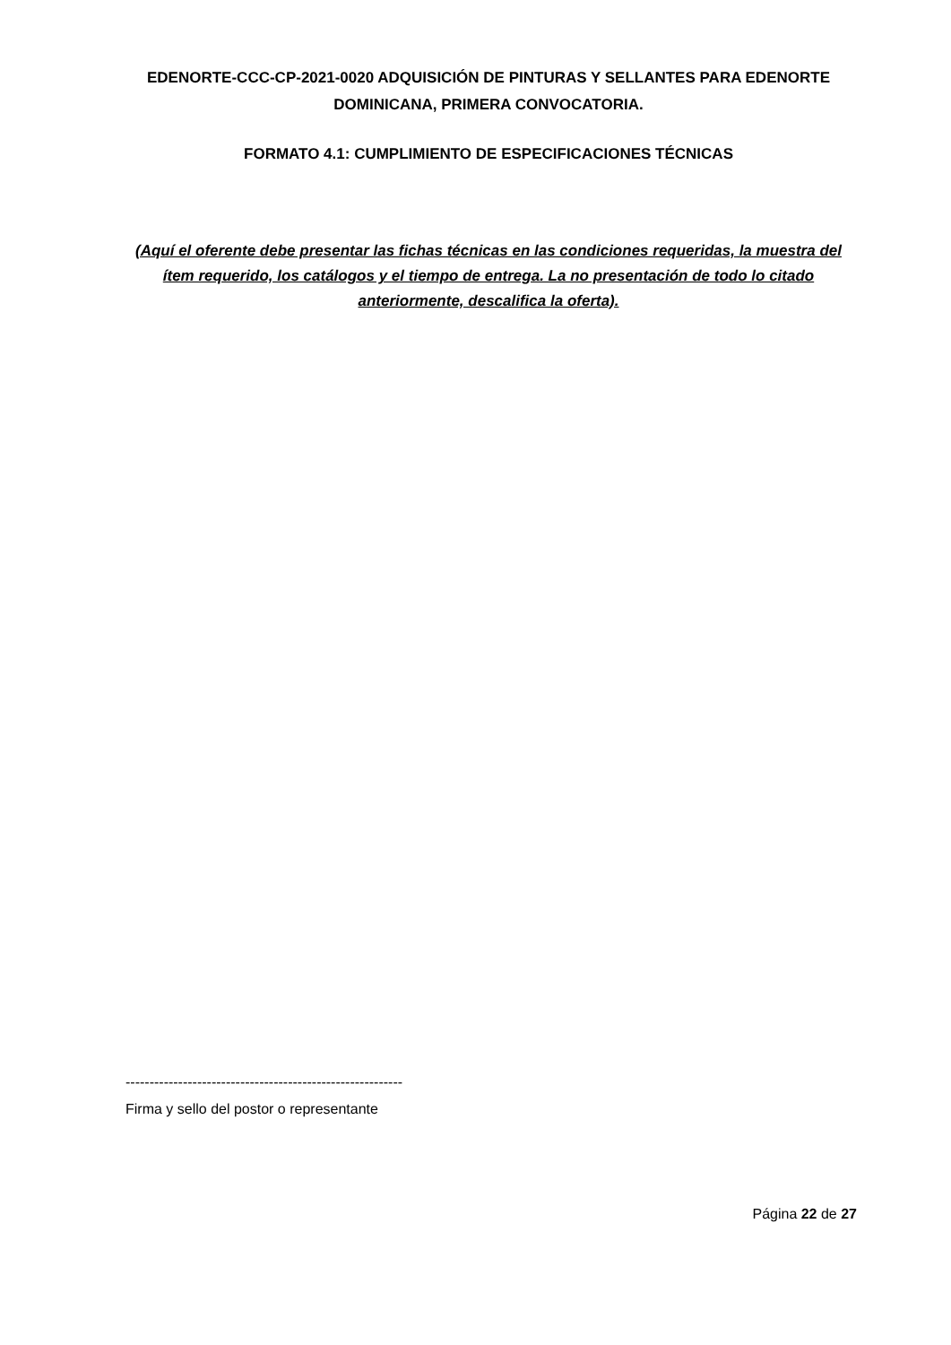EDENORTE-CCC-CP-2021-0020 ADQUISICIÓN DE PINTURAS Y SELLANTES PARA EDENORTE DOMINICANA, PRIMERA CONVOCATORIA.
FORMATO 4.1: CUMPLIMIENTO DE ESPECIFICACIONES TÉCNICAS
(Aquí el oferente debe presentar las fichas técnicas en las condiciones requeridas, la muestra del ítem requerido, los catálogos y el tiempo de entrega. La no presentación de todo lo citado anteriormente, descalifica la oferta).
----------------------------------------------------------
Firma y sello del postor o representante
Página 22 de 27